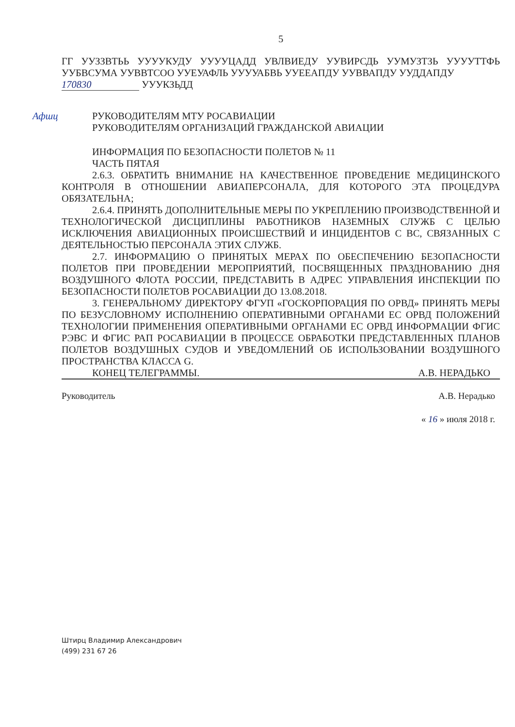5
ГГ УУЗЗВТЬЬ УУУУКУДУ УУУУЦАДД УВЛВИЕДУ УУВИРСДЬ УУМУЗТЗЬ УУУУТТФЬ УУБВСУМА УУВВТСОО УУЕУАФЛЬ УУУУАБВЬ УУЕЕАПДУ УУВВАПДУ УУДДАПДУ
170830 УУУКЗЬДД
Афшц РУКОВОДИТЕЛЯМ МТУ РОСАВИАЦИИ
РУКОВОДИТЕЛЯМ ОРГАНИЗАЦИЙ ГРАЖДАНСКОЙ АВИАЦИИ
ИНФОРМАЦИЯ ПО БЕЗОПАСНОСТИ ПОЛЕТОВ № 11
ЧАСТЬ ПЯТАЯ
2.6.3. ОБРАТИТЬ ВНИМАНИЕ НА КАЧЕСТВЕННОЕ ПРОВЕДЕНИЕ МЕДИЦИНСКОГО КОНТРОЛЯ В ОТНОШЕНИИ АВИАПЕРСОНАЛА, ДЛЯ КОТОРОГО ЭТА ПРОЦЕДУРА ОБЯЗАТЕЛЬНА;
2.6.4. ПРИНЯТЬ ДОПОЛНИТЕЛЬНЫЕ МЕРЫ ПО УКРЕПЛЕНИЮ ПРОИЗВОДСТВЕННОЙ И ТЕХНОЛОГИЧЕСКОЙ ДИСЦИПЛИНЫ РАБОТНИКОВ НАЗЕМНЫХ СЛУЖБ С ЦЕЛЬЮ ИСКЛЮЧЕНИЯ АВИАЦИОННЫХ ПРОИСШЕСТВИЙ И ИНЦИДЕНТОВ С ВС, СВЯЗАННЫХ С ДЕЯТЕЛЬНОСТЬЮ ПЕРСОНАЛА ЭТИХ СЛУЖБ.
2.7. ИНФОРМАЦИЮ О ПРИНЯТЫХ МЕРАХ ПО ОБЕСПЕЧЕНИЮ БЕЗОПАСНОСТИ ПОЛЕТОВ ПРИ ПРОВЕДЕНИИ МЕРОПРИЯТИЙ, ПОСВЯЩЕННЫХ ПРАЗДНОВАНИЮ ДНЯ ВОЗДУШНОГО ФЛОТА РОССИИ, ПРЕДСТАВИТЬ В АДРЕС УПРАВЛЕНИЯ ИНСПЕКЦИИ ПО БЕЗОПАСНОСТИ ПОЛЕТОВ РОСАВИАЦИИ ДО 13.08.2018.
3. ГЕНЕРАЛЬНОМУ ДИРЕКТОРУ ФГУП «ГОСКОРПОРАЦИЯ ПО ОРВД» ПРИНЯТЬ МЕРЫ ПО БЕЗУСЛОВНОМУ ИСПОЛНЕНИЮ ОПЕРАТИВНЫМИ ОРГАНАМИ ЕС ОРВД ПОЛОЖЕНИЙ ТЕХНОЛОГИИ ПРИМЕНЕНИЯ ОПЕРАТИВНЫМИ ОРГАНАМИ ЕС ОРВД ИНФОРМАЦИИ ФГИС РЭВС И ФГИС РАП РОСАВИАЦИИ В ПРОЦЕССЕ ОБРАБОТКИ ПРЕДСТАВЛЕННЫХ ПЛАНОВ ПОЛЕТОВ ВОЗДУШНЫХ СУДОВ И УВЕДОМЛЕНИЙ ОБ ИСПОЛЬЗОВАНИИ ВОЗДУШНОГО ПРОСТРАНСТВА КЛАССА G.
КОНЕЦ ТЕЛЕГРАММЫ. А.В. НЕРАДЬКО
Руководитель А.В. Нерадько
« 16 » июля 2018 г.
Штирц Владимир Александрович
(499) 231 67 26